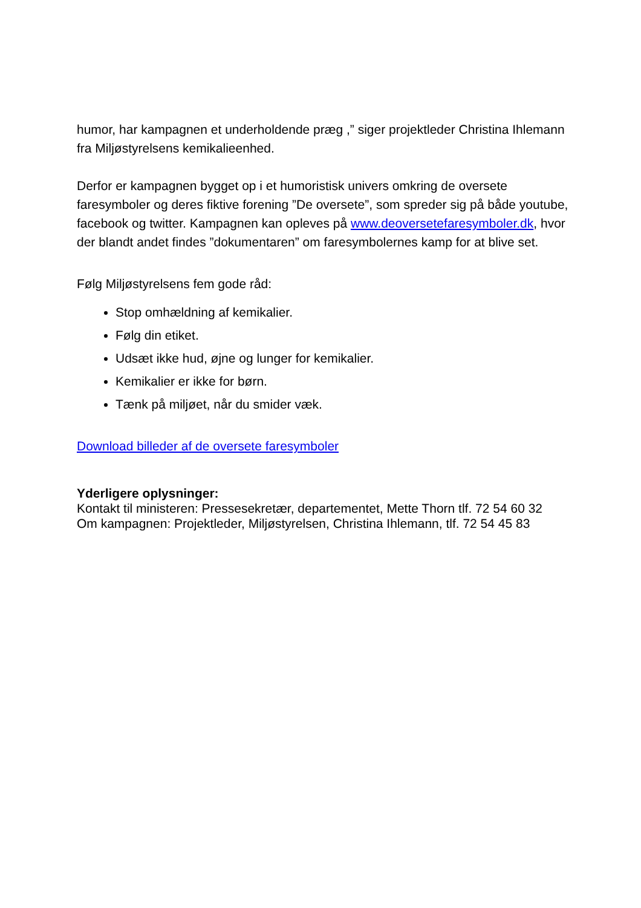humor, har kampagnen et underholdende præg ,” siger projektleder Christina Ihlemann fra Miljøstyrelsens kemikalieenhed.
Derfor er kampagnen bygget op i et humoristisk univers omkring de oversete faresymboler og deres fiktive forening ”De oversete”, som spreder sig på både youtube, facebook og twitter. Kampagnen kan opleves på www.deoversetefaresymboler.dk, hvor der blandt andet findes ”dokumentaren” om faresymbolernes kamp for at blive set.
Følg Miljøstyrelsens fem gode råd:
Stop omhældning af kemikalier.
Følg din etiket.
Udsæt ikke hud, øjne og lunger for kemikalier.
Kemikalier er ikke for børn.
Tænk på miljøet, når du smider væk.
Download billeder af de oversete faresymboler
Yderligere oplysninger:
Kontakt til ministeren: Pressesekretær, departementet, Mette Thorn tlf. 72 54 60 32
Om kampagnen: Projektleder, Miljøstyrelsen, Christina Ihlemann, tlf. 72 54 45 83